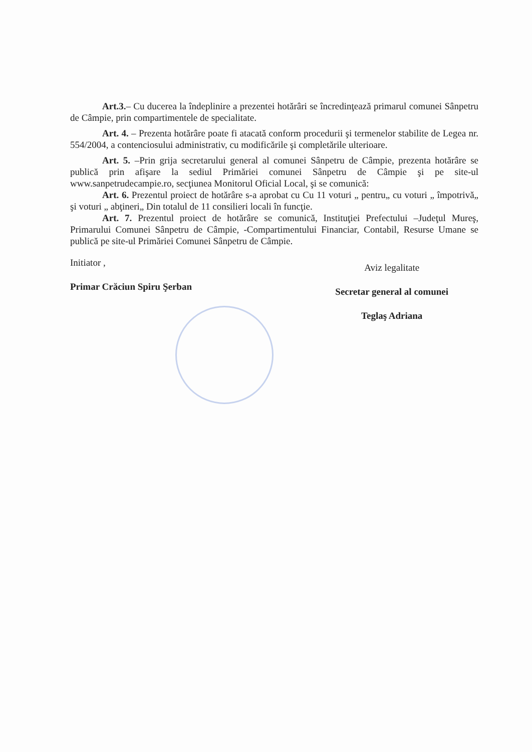Art.3.– Cu ducerea la îndeplinire a prezentei hotărâri se încredinţează primarul comunei Sânpetru de Câmpie, prin compartimentele de specialitate.
Art. 4. – Prezenta hotărâre poate fi atacată conform procedurii şi termenelor stabilite de Legea nr. 554/2004, a contenciosului administrativ, cu modificările şi completările ulterioare.
Art. 5. –Prin grija secretarului general al comunei Sânpetru de Câmpie, prezenta hotărâre se publică prin afişare la sediul Primăriei comunei Sânpetru de Câmpie şi pe site-ul www.sanpetrudecampie.ro, secţiunea Monitorul Oficial Local, şi se comunică:
Art. 6. Prezentul proiect de hotărâre s-a aprobat cu Cu 11 voturi „ pentru„ cu voturi „ împotrivă„ şi voturi „ abţineri„ Din totalul de 11 consilieri locali în funcţie.
Art. 7. Prezentul proiect de hotărâre se comunică, Instituţiei Prefectului –Judeţul Mureş, Primarului Comunei Sânpetru de Câmpie, -Compartimentului Financiar, Contabil, Resurse Umane se publică pe site-ul Primăriei Comunei Sânpetru de Câmpie.
Initiator ,
Primar Crăciun Spiru Şerban
Aviz legalitate
Secretar general al comunei
Teglaş Adriana